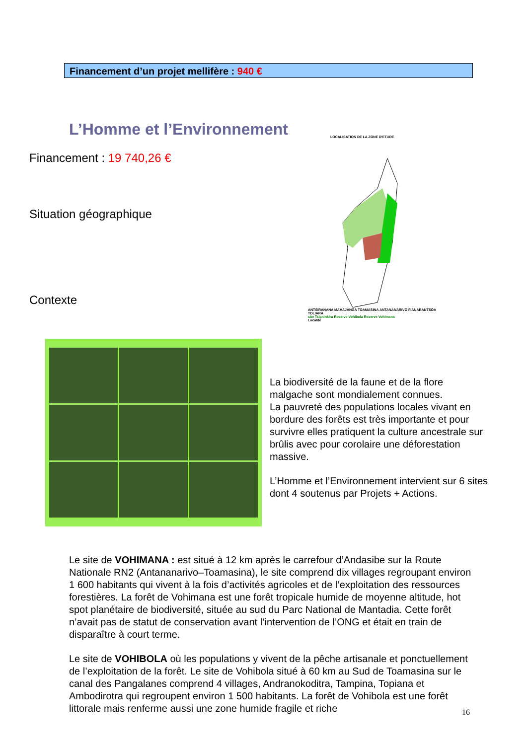Financement d’un projet mellifère : 940 €
L’Homme et l’Environnement
Financement : 19 740,26 €
Situation géographique
Contexte
LOCALISATION DE LA ZONE D'ETUDE
ANTSIRANANA MAHAJANGA TOAMASINA ANTANANARIVO FIANARANTSOA TOLIARA
site Tsianinkira Reserve Vohibola Reserve Vohimana
Localité
La biodiversité de la faune et de la flore malgache sont mondialement connues.
La pauvreté des populations locales vivant en bordure des forêts est très importante et pour survivre elles pratiquent la culture ancestrale sur brûlis avec pour corolaire une déforestation massive.
L’Homme et l’Environnement intervient sur 6 sites dont 4 soutenus par Projets + Actions.
Le site de VOHIMANA : est situé à 12 km après le carrefour d’Andasibe sur la Route Nationale RN2 (Antananarivo–Toamasina), le site comprend dix villages regroupant environ 1 600 habitants qui vivent à la fois d’activités agricoles et de l’exploitation des ressources forestières. La forêt de Vohimana est une forêt tropicale humide de moyenne altitude, hot spot planétaire de biodiversité, située au sud du Parc National de Mantadia. Cette forêt n’avait pas de statut de conservation avant l’intervention de l’ONG et était en train de disparaître à court terme.
Le site de VOHIBOLA où les populations y vivent de la pêche artisanale et ponctuellement de l’exploitation de la forêt. Le site de Vohibola situé à 60 km au Sud de Toamasina sur le canal des Pangalanes comprend 4 villages, Andranokoditra, Tampina, Topiana et Ambodirotra qui regroupent environ 1 500 habitants. La forêt de Vohibola est une forêt littorale mais renferme aussi une zone humide fragile et riche
16